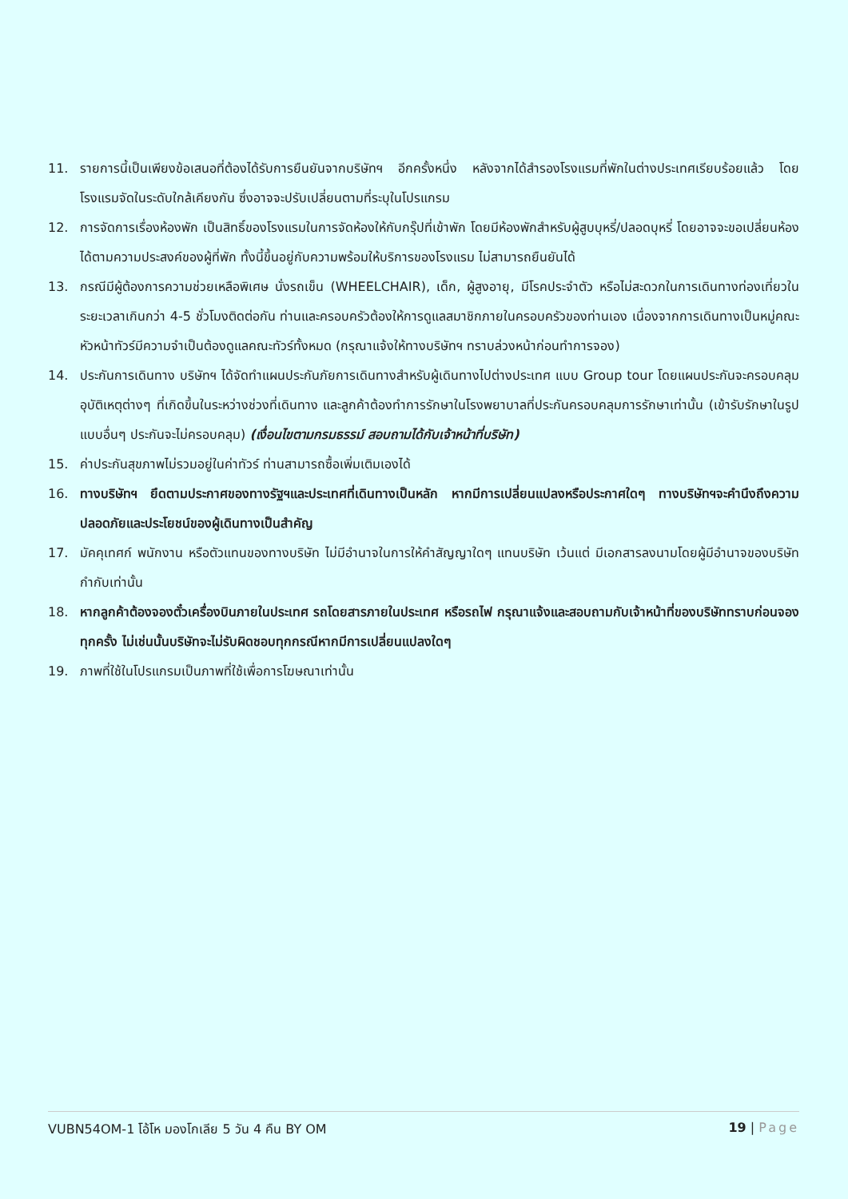11. รายการนี้เป็นเพียงข้อเสนอที่ต้องได้รับการยืนยันจากบริษัทฯ อีกครั้งหนึ่ง หลังจากได้สำรองโรงแรมที่พักในต่างประเทศเรียบร้อยแล้ว โดยโรงแรมจัดในระดับใกล้เคียงกัน ซึ่งอาจจะปรับเปลี่ยนตามที่ระบุในโปรแกรม
12. การจัดการเรื่องห้องพัก เป็นสิทธิ์ของโรงแรมในการจัดห้องให้กับกรุ๊ปที่เข้าพัก โดยมีห้องพักสำหรับผู้สูบบุหรี่/ปลอดบุหรี่ โดยอาจจะขอเปลี่ยนห้องได้ตามความประสงค์ของผู้ที่พัก ทั้งนี้ขึ้นอยู่กับความพร้อมให้บริการของโรงแรม ไม่สามารถยืนยันได้
13. กรณีมีผู้ต้องการความช่วยเหลือพิเศษ นั่งรถเข็น (WHEELCHAIR), เด็ก, ผู้สูงอายุ, มีโรคประจำตัว หรือไม่สะดวกในการเดินทางท่องเที่ยวในระยะเวลาเกินกว่า 4-5 ชั่วโมงติดต่อกัน ท่านและครอบครัวต้องให้การดูแลสมาชิกภายในครอบครัวของท่านเอง เนื่องจากการเดินทางเป็นหมู่คณะ หัวหน้าทัวร์มีความจำเป็นต้องดูแลคณะทัวร์ทั้งหมด (กรุณาแจ้งให้ทางบริษัทฯ ทราบล่วงหน้าก่อนทำการจอง)
14. ประกันการเดินทาง บริษัทฯ ได้จัดทำแผนประกันภัยการเดินทางสำหรับผู้เดินทางไปต่างประเทศ แบบ Group tour โดยแผนประกันจะครอบคลุมอุบัติเหตุต่างๆ ที่เกิดขึ้นในระหว่างช่วงที่เดินทาง และลูกค้าต้องทำการรักษาในโรงพยาบาลที่ประกันครอบคลุมการรักษาเท่านั้น (เข้ารับรักษาในรูปแบบอื่นๆ ประกันจะไม่ครอบคลุม) (เงื่อนไขตามกรมธรรม์ สอบถามได้กับเจ้าหน้าที่บริษัท)
15. ค่าประกันสุขภาพไม่รวมอยู่ในค่าทัวร์ ท่านสามารถซื้อเพิ่มเติมเองได้
16. ทางบริษัทฯ ยึดตามประกาศของทางรัฐฯและประเทศที่เดินทางเป็นหลัก หากมีการเปลี่ยนแปลงหรือประกาศใดๆ ทางบริษัทฯจะคำนึงถึงความปลอดภัยและประโยชน์ของผู้เดินทางเป็นสำคัญ
17. มัคคุเทศก์ พนักงาน หรือตัวแทนของทางบริษัท ไม่มีอำนาจในการให้คำสัญญาใดๆ แทนบริษัท เว้นแต่ มีเอกสารลงนามโดยผู้มีอำนาจของบริษัทกำกับเท่านั้น
18. หากลูกค้าต้องจองตั๋วเครื่องบินภายในประเทศ รถโดยสารภายในประเทศ หรือรถไฟ กรุณาแจ้งและสอบถามกับเจ้าหน้าที่ของบริษัททราบก่อนจองทุกครั้ง ไม่เช่นนั้นบริษัทจะไม่รับผิดชอบทุกกรณีหากมีการเปลี่ยนแปลงใดๆ
19. ภาพที่ใช้ในโปรแกรมเป็นภาพที่ใช้เพื่อการโฆษณาเท่านั้น
VUBN54OM-1 โอ้โห มองโกเลีย 5 วัน 4 คืน BY OM 19 | Page